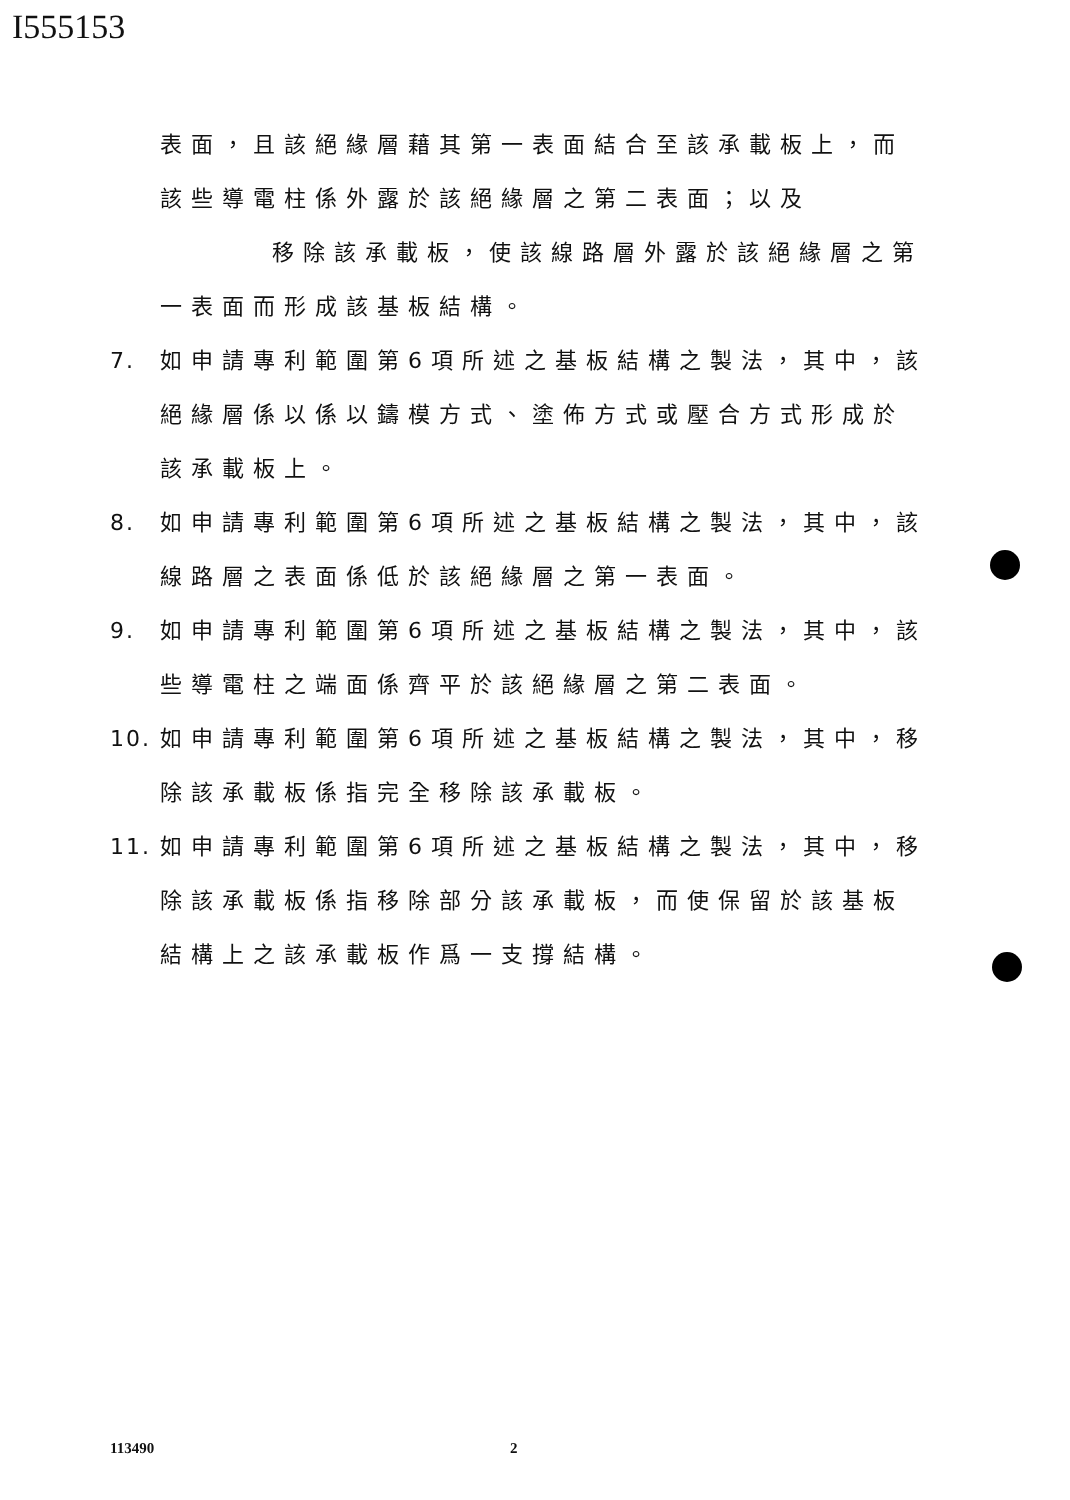I555153
表面，且該絕緣層藉其第一表面結合至該承載板上，而該些導電柱係外露於該絕緣層之第二表面；以及
　　移除該承載板，使該線路層外露於該絕緣層之第一表面而形成該基板結構。
7. 如申請專利範圍第6項所述之基板結構之製法，其中，該絕緣層係以係以鑄模方式、塗佈方式或壓合方式形成於該承載板上。
8. 如申請專利範圍第6項所述之基板結構之製法，其中，該線路層之表面係低於該絕緣層之第一表面。
9. 如申請專利範圍第6項所述之基板結構之製法，其中，該些導電柱之端面係齊平於該絕緣層之第二表面。
10.
如申請專利範圍第6項所述之基板結構之製法，其中，移除該承載板係指完全移除該承載板。
11.
如申請專利範圍第6項所述之基板結構之製法，其中，移除該承載板係指移除部分該承載板，而使保留於該基板結構上之該承載板作爲一支撐結構。
113490 2